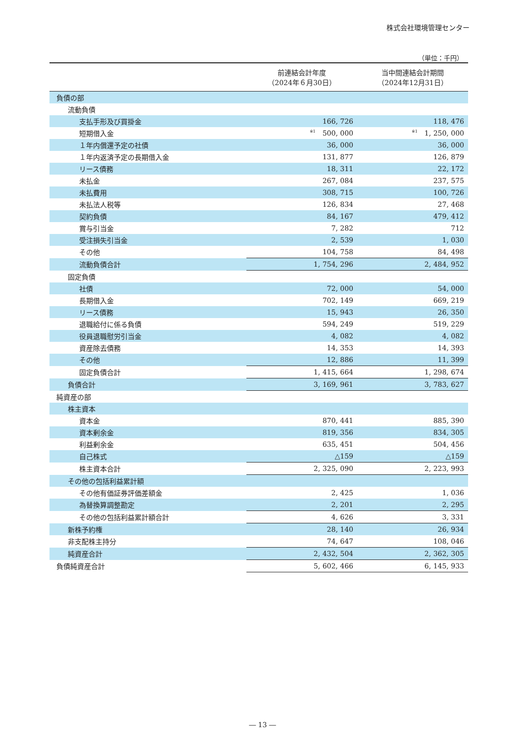株式会社環境管理センター
（単位：千円）
| | 前連結会計年度 （2024年６月30日） | 当中間連結会計期間 （2024年12月31日） |
| --- | --- | --- |
| 負債の部 | | |
| 流動負債 | | |
| 支払手形及び買掛金 | 166, 726 | 118, 476 |
| 短期借入金 | <sup>※1</sup>500, 000 | <sup>※1</sup>1, 250, 000 |
| １年内償還予定の社債 | 36, 000 | 36, 000 |
| １年内返済予定の長期借入金 | 131, 877 | 126, 879 |
| リース債務 | 18, 311 | 22, 172 |
| 未払金 | 267, 084 | 237, 575 |
| 未払費用 | 308, 715 | 100, 726 |
| 未払法人税等 | 126, 834 | 27, 468 |
| 契約負債 | 84, 167 | 479, 412 |
| 賞与引当金 | 7, 282 | 712 |
| 受注損失引当金 | 2, 539 | 1, 030 |
| その他 | 104, 758 | 84, 498 |
| 流動負債合計 | 1, 754, 296 | 2, 484, 952 |
| 固定負債 | | |
| 社債 | 72, 000 | 54, 000 |
| 長期借入金 | 702, 149 | 669, 219 |
| リース債務 | 15, 943 | 26, 350 |
| 退職給付に係る負債 | 594, 249 | 519, 229 |
| 役員退職慰労引当金 | 4, 082 | 4, 082 |
| 資産除去債務 | 14, 353 | 14, 393 |
| その他 | 12, 886 | 11, 399 |
| 固定負債合計 | 1, 415, 664 | 1, 298, 674 |
| 負債合計 | 3, 169, 961 | 3, 783, 627 |
| 純資産の部 | | |
| 株主資本 | | |
| 資本金 | 870, 441 | 885, 390 |
| 資本剰余金 | 819, 356 | 834, 305 |
| 利益剰余金 | 635, 451 | 504, 456 |
| 自己株式 | △159 | △159 |
| 株主資本合計 | 2, 325, 090 | 2, 223, 993 |
| その他の包括利益累計額 | | |
| その他有価証券評価差額金 | 2, 425 | 1, 036 |
| 為替換算調整勘定 | 2, 201 | 2, 295 |
| その他の包括利益累計額合計 | 4, 626 | 3, 331 |
| 新株予約権 | 28, 140 | 26, 934 |
| 非支配株主持分 | 74, 647 | 108, 046 |
| 純資産合計 | 2, 432, 504 | 2, 362, 305 |
| 負債純資産合計 | 5, 602, 466 | 6, 145, 933 |
― 13 ―